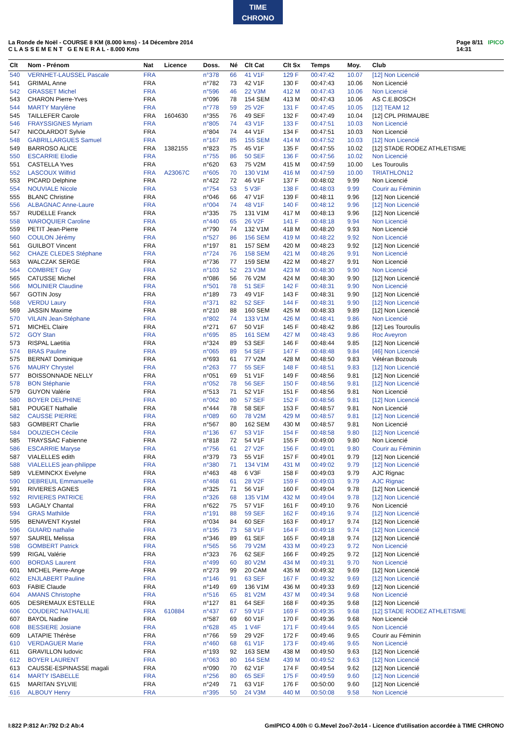TIME
CHRONO
La Ronde de Noël - COURSE 8 KM (8.000 kms) - 14 Décembre 2014
C L A S S E M E N T G E N E R A L - 8.000 Kms
Page 8/11 IPICO
14:31
| Clt | Nom - Prénom | Nat | Licence | Doss. | Né | Clt Cat | Clt Sx | Temps | Moy. | Club |
| --- | --- | --- | --- | --- | --- | --- | --- | --- | --- | --- |
| 540 | VERNHET-LAUSSEL Pascale | FRA | | n°378 | 66 | 41 V1F | 129 F | 00:47:42 | 10.07 | [12] Non Licencié |
| 541 | GRIMAL Anne | FRA | | n°782 | 73 | 42 V1F | 130 F | 00:47:43 | 10.06 | Non Licencié |
| 542 | GRASSET Michel | FRA | | n°596 | 46 | 22 V3M | 412 M | 00:47:43 | 10.06 | Non Licencié |
| 543 | CHARON Pierre-Yves | FRA | | n°096 | 78 | 154 SEM | 413 M | 00:47:43 | 10.06 | AS C.E.BOSCH |
| 544 | MARTY Marylène | FRA | | n°778 | 59 | 25 V2F | 131 F | 00:47:45 | 10.05 | [12] TEAM 12 |
| 545 | TAILLEFER Carole | FRA | 1604630 | n°355 | 76 | 49 SEF | 132 F | 00:47:49 | 10.04 | [12] CPL PRIMAUBE |
| 546 | FRAYSSIGNES Myriam | FRA | | n°805 | 74 | 43 V1F | 133 F | 00:47:51 | 10.03 | Non Licencié |
| 547 | NICOLARDOT Sylvie | FRA | | n°804 | 74 | 44 V1F | 134 F | 00:47:51 | 10.03 | Non Licencié |
| 548 | GABRILLARGUES Samuel | FRA | | n°167 | 85 | 155 SEM | 414 M | 00:47:52 | 10.03 | [12] Non Licencié |
| 549 | BARROSO ALICE | FRA | 1382155 | n°823 | 75 | 45 V1F | 135 F | 00:47:55 | 10.02 | [12] STADE RODEZ ATHLETISME |
| 550 | ESCARRIE Elodie | FRA | | n°755 | 86 | 50 SEF | 136 F | 00:47:56 | 10.02 | Non Licencié |
| 551 | CASTELLA Yves | FRA | | n°620 | 63 | 75 V2M | 415 M | 00:47:59 | 10.00 | Les Touroulis |
| 552 | LASCOUX Wilfrid | FRA | A23067C | n°605 | 70 | 130 V1M | 416 M | 00:47:59 | 10.00 | TRIATHLON12 |
| 553 | PICARD Delphine | FRA | | n°422 | 72 | 46 V1F | 137 F | 00:48:02 | 9.99 | Non Licencié |
| 554 | NOUVIALE Nicole | FRA | | n°754 | 53 | 5 V3F | 138 F | 00:48:03 | 9.99 | Courir au Féminin |
| 555 | BLANC Christine | FRA | | n°046 | 66 | 47 V1F | 139 F | 00:48:11 | 9.96 | [12] Non Licencié |
| 556 | ALBAGNAC Anne-Laure | FRA | | n°004 | 74 | 48 V1F | 140 F | 00:48:12 | 9.96 | [12] Non Licencié |
| 557 | RUDELLE Franck | FRA | | n°335 | 75 | 131 V1M | 417 M | 00:48:13 | 9.96 | [12] Non Licencié |
| 558 | WAROQUIER Caroline | FRA | | n°440 | 65 | 26 V2F | 141 F | 00:48:18 | 9.94 | Non Licencié |
| 559 | PETIT Jean-Pierre | FRA | | n°790 | 74 | 132 V1M | 418 M | 00:48:20 | 9.93 | Non Licencié |
| 560 | COULON Jérémy | FRA | | n°527 | 86 | 156 SEM | 419 M | 00:48:22 | 9.92 | Non Licencié |
| 561 | GUILBOT Vincent | FRA | | n°197 | 81 | 157 SEM | 420 M | 00:48:23 | 9.92 | [12] Non Licencié |
| 562 | CHAZE CLEDES Stéphane | FRA | | n°724 | 76 | 158 SEM | 421 M | 00:48:26 | 9.91 | Non Licencié |
| 563 | WALCZAK SERGE | FRA | | n°736 | 77 | 159 SEM | 422 M | 00:48:27 | 9.91 | Non Licencié |
| 564 | COMBRET Guy | FRA | | n°103 | 52 | 23 V3M | 423 M | 00:48:30 | 9.90 | Non Licencié |
| 565 | CATUSSE Michel | FRA | | n°086 | 56 | 76 V2M | 424 M | 00:48:30 | 9.90 | [12] Non Licencié |
| 566 | MOLINIER Claudine | FRA | | n°501 | 78 | 51 SEF | 142 F | 00:48:31 | 9.90 | Non Licencié |
| 567 | GOTIN Josy | FRA | | n°189 | 73 | 49 V1F | 143 F | 00:48:31 | 9.90 | [12] Non Licencié |
| 568 | VERDU Laury | FRA | | n°371 | 82 | 52 SEF | 144 F | 00:48:31 | 9.90 | [12] Non Licencié |
| 569 | JASSIN Maxime | FRA | | n°210 | 88 | 160 SEM | 425 M | 00:48:33 | 9.89 | [12] Non Licencié |
| 570 | VILAIN Jean-Stéphane | FRA | | n°802 | 74 | 133 V1M | 426 M | 00:48:41 | 9.86 | Non Licencié |
| 571 | MICHEL Claire | FRA | | n°271 | 67 | 50 V1F | 145 F | 00:48:42 | 9.86 | [12] Les Touroulis |
| 572 | GOY Stan | FRA | | n°695 | 85 | 161 SEM | 427 M | 00:48:43 | 9.86 | Roc Aveyron |
| 573 | RISPAL Laetitia | FRA | | n°324 | 89 | 53 SEF | 146 F | 00:48:44 | 9.85 | [12] Non Licencié |
| 574 | BRAS Pauline | FRA | | n°065 | 89 | 54 SEF | 147 F | 00:48:48 | 9.84 | [46] Non Licencié |
| 575 | BERNAT Dominique | FRA | | n°693 | 61 | 77 V2M | 428 M | 00:48:50 | 9.83 | Vétéran Bozouls |
| 576 | MAURY Chrystel | FRA | | n°263 | 77 | 55 SEF | 148 F | 00:48:51 | 9.83 | [12] Non Licencié |
| 577 | BOISSONNADE NELLY | FRA | | n°051 | 69 | 51 V1F | 149 F | 00:48:56 | 9.81 | [12] Non Licencié |
| 578 | BON Stéphanie | FRA | | n°052 | 78 | 56 SEF | 150 F | 00:48:56 | 9.81 | [12] Non Licencié |
| 579 | GUYON Valérie | FRA | | n°513 | 71 | 52 V1F | 151 F | 00:48:56 | 9.81 | Non Licencié |
| 580 | BOYER DELPHINE | FRA | | n°062 | 80 | 57 SEF | 152 F | 00:48:56 | 9.81 | [12] Non Licencié |
| 581 | POUGET Nathalie | FRA | | n°444 | 78 | 58 SEF | 153 F | 00:48:57 | 9.81 | Non Licencié |
| 582 | CAUSSE PIERRE | FRA | | n°089 | 60 | 78 V2M | 429 M | 00:48:57 | 9.81 | [12] Non Licencié |
| 583 | GOMBERT Charlie | FRA | | n°567 | 80 | 162 SEM | 430 M | 00:48:57 | 9.81 | Non Licencié |
| 584 | DOUZIECH Cécile | FRA | | n°136 | 67 | 53 V1F | 154 F | 00:48:58 | 9.80 | [12] Non Licencié |
| 585 | TRAYSSAC Fabienne | FRA | | n°818 | 72 | 54 V1F | 155 F | 00:49:00 | 9.80 | Non Licencié |
| 586 | ESCARRIE Maryse | FRA | | n°756 | 61 | 27 V2F | 156 F | 00:49:01 | 9.80 | Courir au Féminin |
| 587 | VIALELLES edith | FRA | | n°379 | 73 | 55 V1F | 157 F | 00:49:01 | 9.79 | [12] Non Licencié |
| 588 | VIALELLES jean-philippe | FRA | | n°380 | 71 | 134 V1M | 431 M | 00:49:02 | 9.79 | [12] Non Licencié |
| 589 | VLEMINCKX Evelyne | FRA | | n°463 | 48 | 6 V3F | 158 F | 00:49:03 | 9.79 | AJC Rignac |
| 590 | DEBREUIL Emmanuelle | FRA | | n°468 | 61 | 28 V2F | 159 F | 00:49:03 | 9.79 | AJC Rignac |
| 591 | RIVIERES AGNES | FRA | | n°325 | 71 | 56 V1F | 160 F | 00:49:04 | 9.78 | [12] Non Licencié |
| 592 | RIVIERES PATRICE | FRA | | n°326 | 68 | 135 V1M | 432 M | 00:49:04 | 9.78 | [12] Non Licencié |
| 593 | LAGALY Chantal | FRA | | n°622 | 75 | 57 V1F | 161 F | 00:49:10 | 9.76 | Non Licencié |
| 594 | GRAS Mathilde | FRA | | n°191 | 88 | 59 SEF | 162 F | 00:49:16 | 9.74 | [12] Non Licencié |
| 595 | BENAVENT Krystel | FRA | | n°034 | 84 | 60 SEF | 163 F | 00:49:17 | 9.74 | [12] Non Licencié |
| 596 | GUIARD nathalie | FRA | | n°195 | 73 | 58 V1F | 164 F | 00:49:18 | 9.74 | [12] Non Licencié |
| 597 | SAUREL Melissa | FRA | | n°346 | 89 | 61 SEF | 165 F | 00:49:18 | 9.74 | [12] Non Licencié |
| 598 | GOMBERT Patrick | FRA | | n°565 | 56 | 79 V2M | 433 M | 00:49:23 | 9.72 | Non Licencié |
| 599 | RIGAL Valérie | FRA | | n°323 | 76 | 62 SEF | 166 F | 00:49:25 | 9.72 | [12] Non Licencié |
| 600 | BORDAS Laurent | FRA | | n°499 | 60 | 80 V2M | 434 M | 00:49:31 | 9.70 | Non Licencié |
| 601 | MICHEL Pierre-Ange | FRA | | n°273 | 99 | 20 CAM | 435 M | 00:49:32 | 9.69 | [12] Non Licencié |
| 602 | ENJLABERT Pauline | FRA | | n°146 | 91 | 63 SEF | 167 F | 00:49:32 | 9.69 | [12] Non Licencié |
| 603 | FABIE Claude | FRA | | n°149 | 69 | 136 V1M | 436 M | 00:49:33 | 9.69 | [12] Non Licencié |
| 604 | AMANS Christophe | FRA | | n°516 | 65 | 81 V2M | 437 M | 00:49:34 | 9.68 | Non Licencié |
| 605 | DESREMAUX ESTELLE | FRA | | n°127 | 81 | 64 SEF | 168 F | 00:49:35 | 9.68 | [12] Non Licencié |
| 606 | COUDERC NATHALIE | FRA | 610884 | n°437 | 67 | 59 V1F | 169 F | 00:49:35 | 9.68 | [12] STADE RODEZ ATHLETISME |
| 607 | BAYOL Nadine | FRA | | n°587 | 69 | 60 V1F | 170 F | 00:49:36 | 9.68 | Non Licencié |
| 608 | BESSIERE Josiane | FRA | | n°628 | 45 | 1 V4F | 171 F | 00:49:44 | 9.65 | Non Licencié |
| 609 | LATAPIE Thérèse | FRA | | n°766 | 59 | 29 V2F | 172 F | 00:49:46 | 9.65 | Courir au Féminin |
| 610 | VERDAGUER Marie | FRA | | n°460 | 68 | 61 V1F | 173 F | 00:49:46 | 9.65 | Non Licencié |
| 611 | GRAVILLON ludovic | FRA | | n°193 | 92 | 163 SEM | 438 M | 00:49:50 | 9.63 | [12] Non Licencié |
| 612 | BOYER LAURENT | FRA | | n°063 | 80 | 164 SEM | 439 M | 00:49:52 | 9.63 | [12] Non Licencié |
| 613 | CAUSSE-ESPINASSE magali | FRA | | n°090 | 70 | 62 V1F | 174 F | 00:49:54 | 9.62 | [12] Non Licencié |
| 614 | MARTY ISABELLE | FRA | | n°256 | 80 | 65 SEF | 175 F | 00:49:59 | 9.60 | [12] Non Licencié |
| 615 | MARITAN SYLVIE | FRA | | n°249 | 71 | 63 V1F | 176 F | 00:50:00 | 9.60 | [12] Non Licencié |
| 616 | ALBOUY Henry | FRA | | n°395 | 50 | 24 V3M | 440 M | 00:50:08 | 9.58 | Non Licencié |
I:822 P:812 Ar:792 D:2 Ab:4 GmIPICO 4.00h © G.Mevel 2oo7-2o14 - Licence d'utilisation accordée à TIME CHRONO